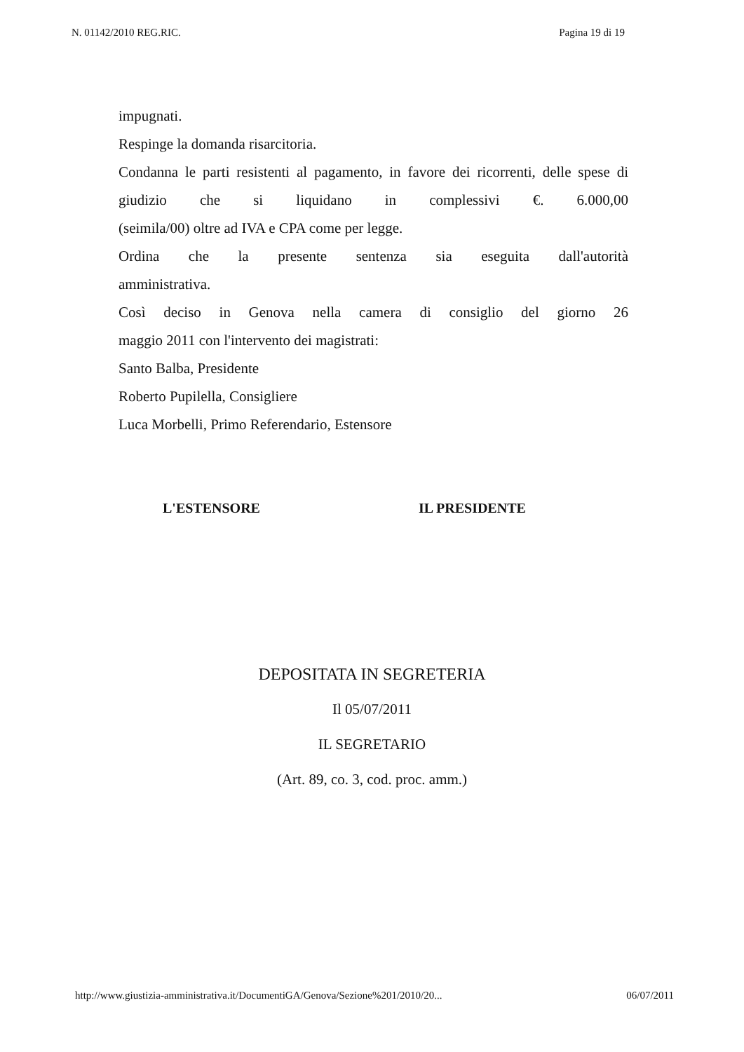N. 01142/2010 REG.RIC. Pagina 19 di 19
impugnati.
Respinge la domanda risarcitoria.
Condanna le parti resistenti al pagamento, in favore dei ricorrenti, delle spese di giudizio che si liquidano in complessivi €. 6.000,00
(seimila/00) oltre ad IVA e CPA come per legge.
Ordina che la presente sentenza sia eseguita dall'autorità
amministrativa.
Così deciso in Genova nella camera di consiglio del giorno 26
maggio 2011 con l'intervento dei magistrati:
Santo Balba, Presidente
Roberto Pupilella, Consigliere
Luca Morbelli, Primo Referendario, Estensore
L'ESTENSORE IL PRESIDENTE
DEPOSITATA IN SEGRETERIA
Il 05/07/2011
IL SEGRETARIO
(Art. 89, co. 3, cod. proc. amm.)
http://www.giustizia-amministrativa.it/DocumentiGA/Genova/Sezione%201/2010/20... 06/07/2011